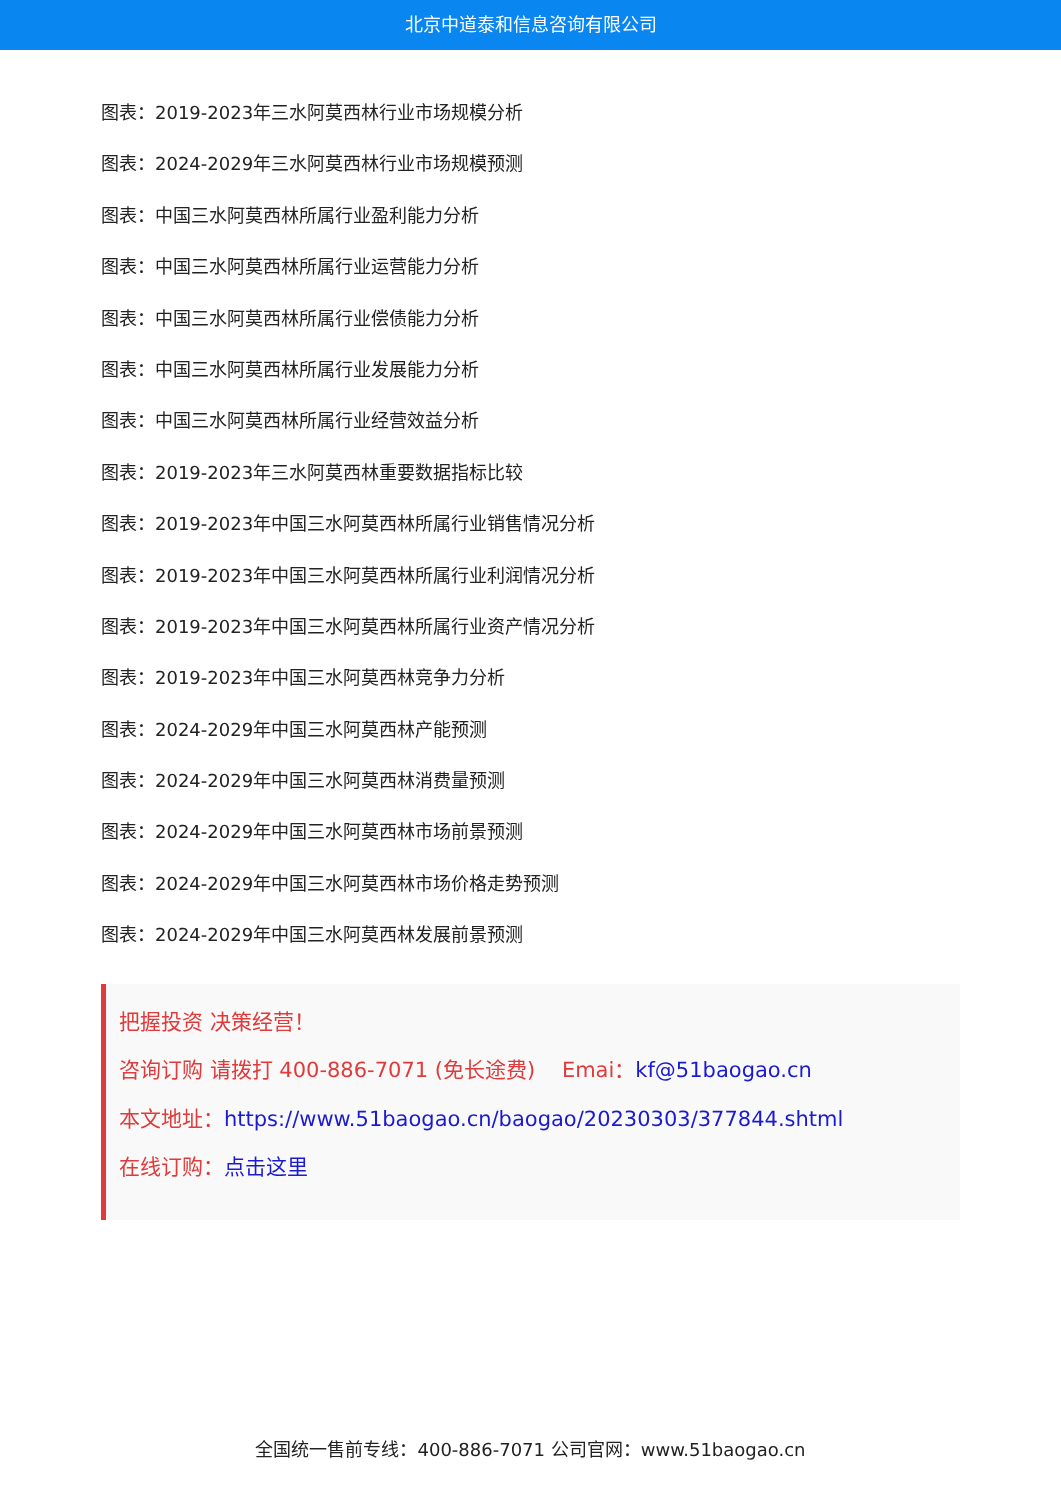北京中道泰和信息咨询有限公司
图表：2019-2023年三水阿莫西林行业市场规模分析
图表：2024-2029年三水阿莫西林行业市场规模预测
图表：中国三水阿莫西林所属行业盈利能力分析
图表：中国三水阿莫西林所属行业运营能力分析
图表：中国三水阿莫西林所属行业偿债能力分析
图表：中国三水阿莫西林所属行业发展能力分析
图表：中国三水阿莫西林所属行业经营效益分析
图表：2019-2023年三水阿莫西林重要数据指标比较
图表：2019-2023年中国三水阿莫西林所属行业销售情况分析
图表：2019-2023年中国三水阿莫西林所属行业利润情况分析
图表：2019-2023年中国三水阿莫西林所属行业资产情况分析
图表：2019-2023年中国三水阿莫西林竞争力分析
图表：2024-2029年中国三水阿莫西林产能预测
图表：2024-2029年中国三水阿莫西林消费量预测
图表：2024-2029年中国三水阿莫西林市场前景预测
图表：2024-2029年中国三水阿莫西林市场价格走势预测
图表：2024-2029年中国三水阿莫西林发展前景预测
把握投资 决策经营！
咨询订购 请拨打 400-886-7071 (免长途费) Emai：kf@51baogao.cn
本文地址：https://www.51baogao.cn/baogao/20230303/377844.shtml
在线订购：点击这里
全国统一售前专线：400-886-7071 公司官网：www.51baogao.cn